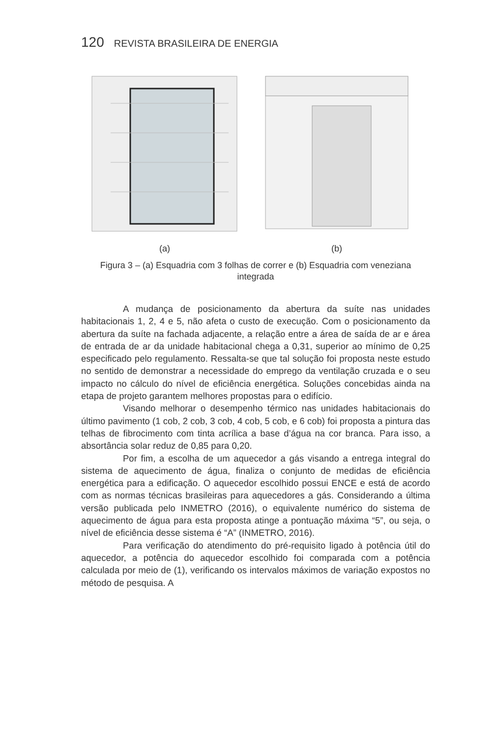120 REVISTA BRASILEIRA DE ENERGIA
(a) (b)
Figura 3 – (a) Esquadria com 3 folhas de correr e (b) Esquadria com veneziana integrada
A mudança de posicionamento da abertura da suíte nas unidades habitacionais 1, 2, 4 e 5, não afeta o custo de execução. Com o posicionamento da abertura da suíte na fachada adjacente, a relação entre a área de saída de ar e área de entrada de ar da unidade habitacional chega a 0,31, superior ao mínimo de 0,25 especificado pelo regulamento. Ressalta-se que tal solução foi proposta neste estudo no sentido de demonstrar a necessidade do emprego da ventilação cruzada e o seu impacto no cálculo do nível de eficiência energética. Soluções concebidas ainda na etapa de projeto garantem melhores propostas para o edifício.
Visando melhorar o desempenho térmico nas unidades habitacionais do último pavimento (1 cob, 2 cob, 3 cob, 4 cob, 5 cob, e 6 cob) foi proposta a pintura das telhas de fibrocimento com tinta acrílica a base d’água na cor branca. Para isso, a absortância solar reduz de 0,85 para 0,20.
Por fim, a escolha de um aquecedor a gás visando a entrega integral do sistema de aquecimento de água, finaliza o conjunto de medidas de eficiência energética para a edificação. O aquecedor escolhido possui ENCE e está de acordo com as normas técnicas brasileiras para aquecedores a gás. Considerando a última versão publicada pelo INMETRO (2016), o equivalente numérico do sistema de aquecimento de água para esta proposta atinge a pontuação máxima “5”, ou seja, o nível de eficiência desse sistema é “A” (INMETRO, 2016).
Para verificação do atendimento do pré-requisito ligado à potência útil do aquecedor, a potência do aquecedor escolhido foi comparada com a potência calculada por meio de (1), verificando os intervalos máximos de variação expostos no método de pesquisa. A